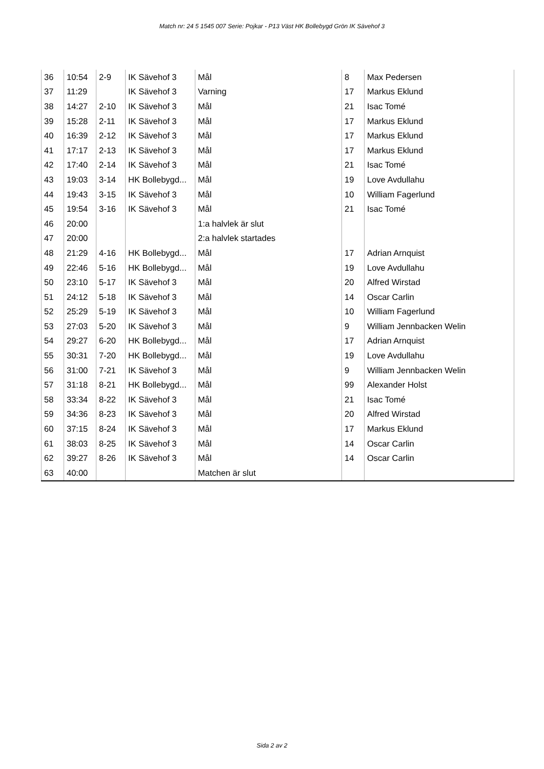Match nr: 24 5 1545 007 Serie: Pojkar - P13 Väst HK Bollebygd Grön IK Sävehof 3
| 36 | 10:54 | 2-9 | IK Sävehof 3 | Mål | 8 | Max Pedersen |
| 37 | 11:29 | | IK Sävehof 3 | Varning | 17 | Markus Eklund |
| 38 | 14:27 | 2-10 | IK Sävehof 3 | Mål | 21 | Isac Tomé |
| 39 | 15:28 | 2-11 | IK Sävehof 3 | Mål | 17 | Markus Eklund |
| 40 | 16:39 | 2-12 | IK Sävehof 3 | Mål | 17 | Markus Eklund |
| 41 | 17:17 | 2-13 | IK Sävehof 3 | Mål | 17 | Markus Eklund |
| 42 | 17:40 | 2-14 | IK Sävehof 3 | Mål | 21 | Isac Tomé |
| 43 | 19:03 | 3-14 | HK Bollebygd... | Mål | 19 | Love Avdullahu |
| 44 | 19:43 | 3-15 | IK Sävehof 3 | Mål | 10 | William Fagerlund |
| 45 | 19:54 | 3-16 | IK Sävehof 3 | Mål | 21 | Isac Tomé |
| 46 | 20:00 | | | 1:a halvlek är slut | | |
| 47 | 20:00 | | | 2:a halvlek startades | | |
| 48 | 21:29 | 4-16 | HK Bollebygd... | Mål | 17 | Adrian Arnquist |
| 49 | 22:46 | 5-16 | HK Bollebygd... | Mål | 19 | Love Avdullahu |
| 50 | 23:10 | 5-17 | IK Sävehof 3 | Mål | 20 | Alfred Wirstad |
| 51 | 24:12 | 5-18 | IK Sävehof 3 | Mål | 14 | Oscar Carlin |
| 52 | 25:29 | 5-19 | IK Sävehof 3 | Mål | 10 | William Fagerlund |
| 53 | 27:03 | 5-20 | IK Sävehof 3 | Mål | 9 | William Jennbacken Welin |
| 54 | 29:27 | 6-20 | HK Bollebygd... | Mål | 17 | Adrian Arnquist |
| 55 | 30:31 | 7-20 | HK Bollebygd... | Mål | 19 | Love Avdullahu |
| 56 | 31:00 | 7-21 | IK Sävehof 3 | Mål | 9 | William Jennbacken Welin |
| 57 | 31:18 | 8-21 | HK Bollebygd... | Mål | 99 | Alexander Holst |
| 58 | 33:34 | 8-22 | IK Sävehof 3 | Mål | 21 | Isac Tomé |
| 59 | 34:36 | 8-23 | IK Sävehof 3 | Mål | 20 | Alfred Wirstad |
| 60 | 37:15 | 8-24 | IK Sävehof 3 | Mål | 17 | Markus Eklund |
| 61 | 38:03 | 8-25 | IK Sävehof 3 | Mål | 14 | Oscar Carlin |
| 62 | 39:27 | 8-26 | IK Sävehof 3 | Mål | 14 | Oscar Carlin |
| 63 | 40:00 | | | Matchen är slut | | |
Sida 2 av 2